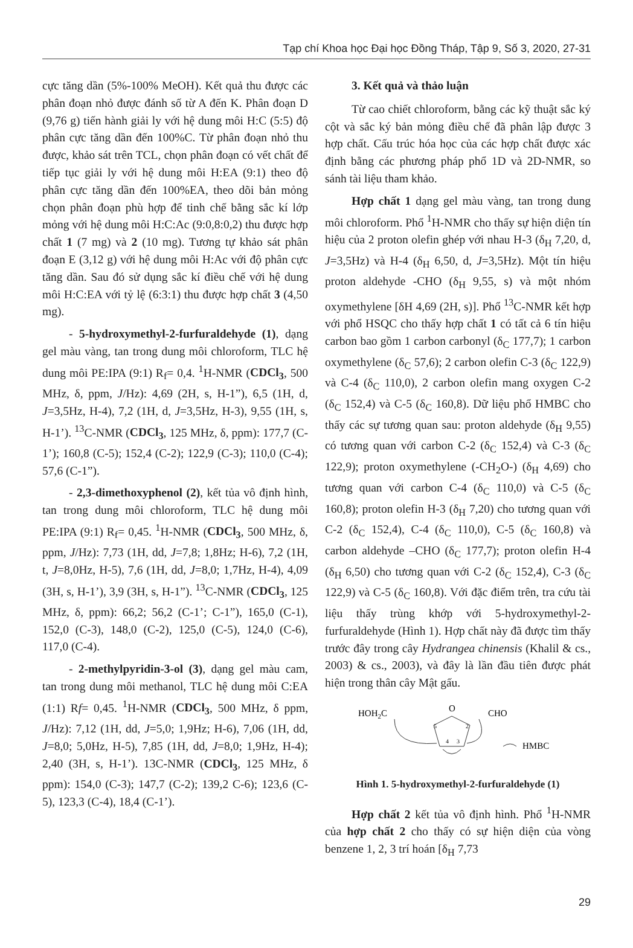Tạp chí Khoa học Đại học Đồng Tháp, Tập 9, Số 3, 2020, 27-31
cực tăng dần (5%-100% MeOH). Kết quả thu được các phân đoạn nhỏ được đánh số từ A đến K. Phân đoạn D (9,76 g) tiến hành giải ly với hệ dung môi H:C (5:5) độ phân cực tăng dần đến 100%C. Từ phân đoạn nhỏ thu được, khảo sát trên TCL, chọn phân đoạn có vết chất để tiếp tục giải ly với hệ dung môi H:EA (9:1) theo độ phân cực tăng dần đến 100%EA, theo dõi bản mỏng chọn phân đoạn phù hợp để tinh chế bằng sắc kí lớp mỏng với hệ dung môi H:C:Ac (9:0,8:0,2) thu được hợp chất 1 (7 mg) và 2 (10 mg). Tương tự khảo sát phân đoạn E (3,12 g) với hệ dung môi H:Ac với độ phân cực tăng dần. Sau đó sử dụng sắc kí điều chế với hệ dung môi H:C:EA với tỷ lệ (6:3:1) thu được hợp chất 3 (4,50 mg).
- 5-hydroxymethyl-2-furfuraldehyde (1), dạng gel màu vàng, tan trong dung môi chloroform, TLC hệ dung môi PE:IPA (9:1) R<sub>f</sub>= 0,4. <sup>1</sup>H-NMR (CDCl<sub>3</sub>, 500 MHz, δ, ppm, J/Hz): 4,69 (2H, s, H-1”), 6,5 (1H, d, J=3,5Hz, H-4), 7,2 (1H, d, J=3,5Hz, H-3), 9,55 (1H, s, H-1’). <sup>13</sup>C-NMR (CDCl<sub>3</sub>, 125 MHz, δ, ppm): 177,7 (C-1’); 160,8 (C-5); 152,4 (C-2); 122,9 (C-3); 110,0 (C-4); 57,6 (C-1”).
- 2,3-dimethoxyphenol (2), kết tủa vô định hình, tan trong dung môi chloroform, TLC hệ dung môi PE:IPA (9:1) R<sub>f</sub>= 0,45. <sup>1</sup>H-NMR (CDCl<sub>3</sub>, 500 MHz, δ, ppm, J/Hz): 7,73 (1H, dd, J=7,8; 1,8Hz; H-6), 7,2 (1H, t, J=8,0Hz, H-5), 7,6 (1H, dd, J=8,0; 1,7Hz, H-4), 4,09 (3H, s, H-1’), 3,9 (3H, s, H-1”). <sup>13</sup>C-NMR (CDCl<sub>3</sub>, 125 MHz, δ, ppm): 66,2; 56,2 (C-1’; C-1”), 165,0 (C-1), 152,0 (C-3), 148,0 (C-2), 125,0 (C-5), 124,0 (C-6), 117,0 (C-4).
- 2-methylpyridin-3-ol (3), dạng gel màu cam, tan trong dung môi methanol, TLC hệ dung môi C:EA (1:1) Rf= 0,45. <sup>1</sup>H-NMR (CDCl<sub>3</sub>, 500 MHz, δ ppm, J/Hz): 7,12 (1H, dd, J=5,0; 1,9Hz; H-6), 7,06 (1H, dd, J=8,0; 5,0Hz, H-5), 7,85 (1H, dd, J=8,0; 1,9Hz, H-4); 2,40 (3H, s, H-1’). 13C-NMR (CDCl<sub>3</sub>, 125 MHz, δ ppm): 154,0 (C-3); 147,7 (C-2); 139,2 C-6); 123,6 (C-5), 123,3 (C-4), 18,4 (C-1’).
3. Kết quả và thảo luận
Từ cao chiết chloroform, bằng các kỹ thuật sắc ký cột và sắc ký bản mỏng điều chế đã phân lập được 3 hợp chất. Cấu trúc hóa học của các hợp chất được xác định bằng các phương pháp phổ 1D và 2D-NMR, so sánh tài liệu tham khảo.
Hợp chất 1 dạng gel màu vàng, tan trong dung môi chloroform. Phổ <sup>1</sup>H-NMR cho thấy sự hiện diện tín hiệu của 2 proton olefin ghép với nhau H-3 (δ<sub>H</sub> 7,20, d, J=3,5Hz) và H-4 (δ<sub>H</sub> 6,50, d, J=3,5Hz). Một tín hiệu proton aldehyde -CHO (δ<sub>H</sub> 9,55, s) và một nhóm oxymethylene [δH 4,69 (2H, s)]. Phổ <sup>13</sup>C-NMR kết hợp với phổ HSQC cho thấy hợp chất 1 có tất cả 6 tín hiệu carbon bao gồm 1 carbon carbonyl (δ<sub>C</sub> 177,7); 1 carbon oxymethylene (δ<sub>C</sub> 57,6); 2 carbon olefin C-3 (δ<sub>C</sub> 122,9) và C-4 (δ<sub>C</sub> 110,0), 2 carbon olefin mang oxygen C-2 (δ<sub>C</sub> 152,4) và C-5 (δ<sub>C</sub> 160,8). Dữ liệu phổ HMBC cho thấy các sự tương quan sau: proton aldehyde (δ<sub>H</sub> 9,55) có tương quan với carbon C-2 (δ<sub>C</sub> 152,4) và C-3 (δ<sub>C</sub> 122,9); proton oxymethylene (-CH<sub>2</sub>O-) (δ<sub>H</sub> 4,69) cho tương quan với carbon C-4 (δ<sub>C</sub> 110,0) và C-5 (δ<sub>C</sub> 160,8); proton olefin H-3 (δ<sub>H</sub> 7,20) cho tương quan với C-2 (δ<sub>C</sub> 152,4), C-4 (δ<sub>C</sub> 110,0), C-5 (δ<sub>C</sub> 160,8) và carbon aldehyde –CHO (δ<sub>C</sub> 177,7); proton olefin H-4 (δ<sub>H</sub> 6,50) cho tương quan với C-2 (δ<sub>C</sub> 152,4), C-3 (δ<sub>C</sub> 122,9) và C-5 (δ<sub>C</sub> 160,8). Với đặc điểm trên, tra cứu tài liệu thấy trùng khớp với 5-hydroxymethyl-2-furfuraldehyde (Hình 1). Hợp chất này đã được tìm thấy trước đây trong cây Hydrangea chinensis (Khalil & cs., 2003) & cs., 2003), và đây là lần đầu tiên được phát hiện trong thân cây Mật gấu.
HOH2C
O
CHO
5
2
4
3
HMBC
Hình 1. 5-hydroxymethyl-2-furfuraldehyde (1)
Hợp chất 2 kết tủa vô định hình. Phổ <sup>1</sup>H-NMR của hợp chất 2 cho thấy có sự hiện diện của vòng benzene 1, 2, 3 trí hoán [δ<sub>H</sub> 7,73
29